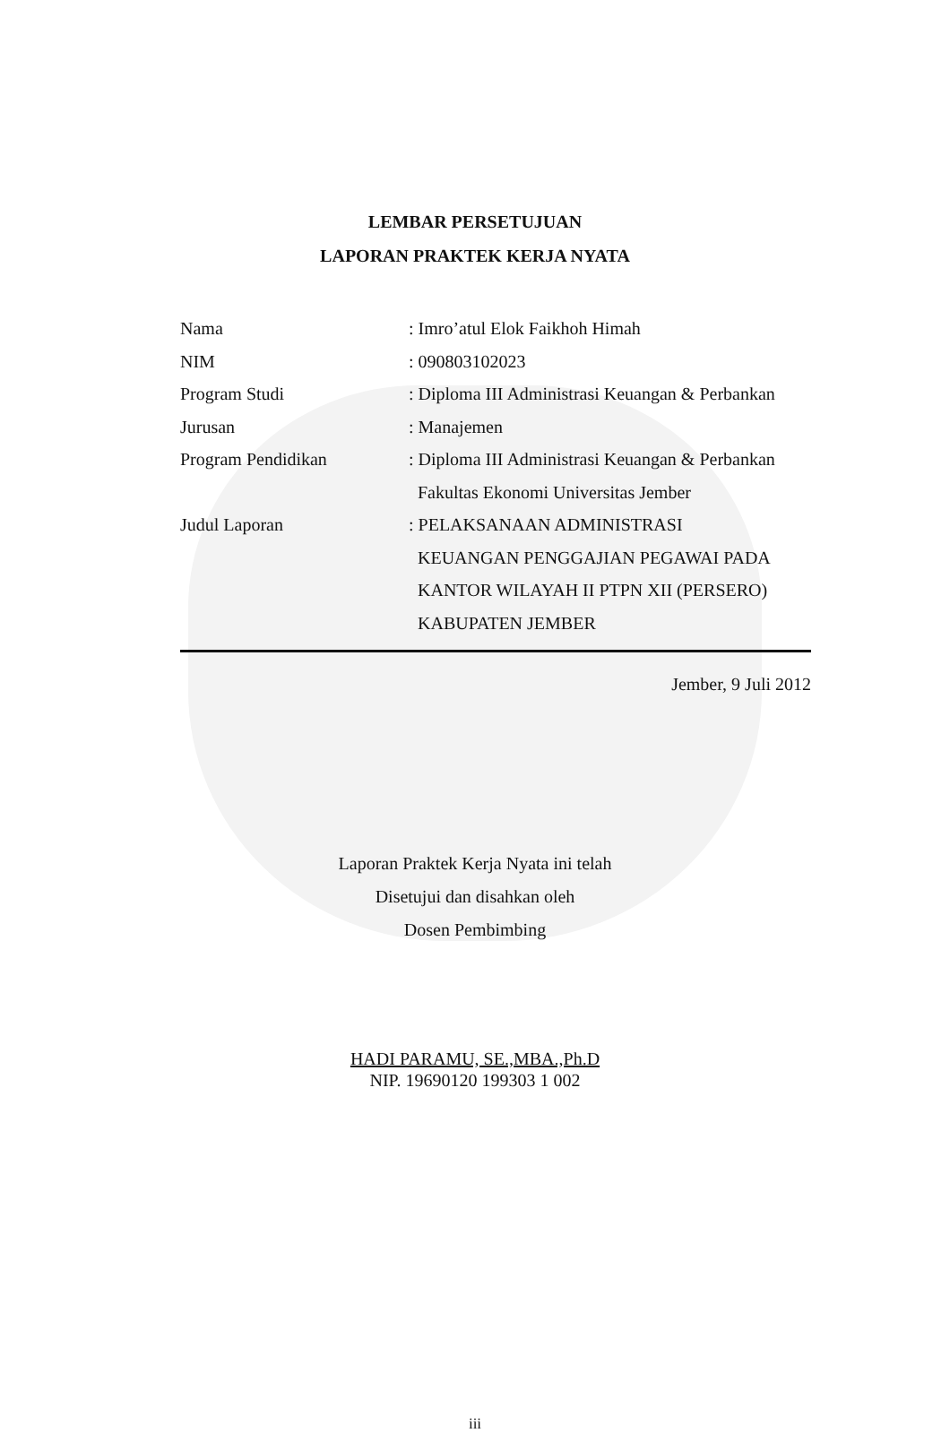LEMBAR PERSETUJUAN
LAPORAN PRAKTEK KERJA NYATA
Nama : Imro’atul Elok Faikhoh Himah
NIM : 090803102023
Program Studi : Diploma III Administrasi Keuangan & Perbankan
Jurusan : Manajemen
Program Pendidikan : Diploma III Administrasi Keuangan & Perbankan
Fakultas Ekonomi Universitas Jember
Judul Laporan : PELAKSANAAN ADMINISTRASI
KEUANGAN PENGGAJIAN PEGAWAI PADA
KANTOR WILAYAH II PTPN XII (PERSERO)
KABUPATEN JEMBER
Jember, 9 Juli 2012
Laporan Praktek Kerja Nyata ini telah
Disetujui dan disahkan oleh
Dosen Pembimbing
HADI PARAMU, SE.,MBA.,Ph.D
NIP. 19690120 199303 1 002
iii